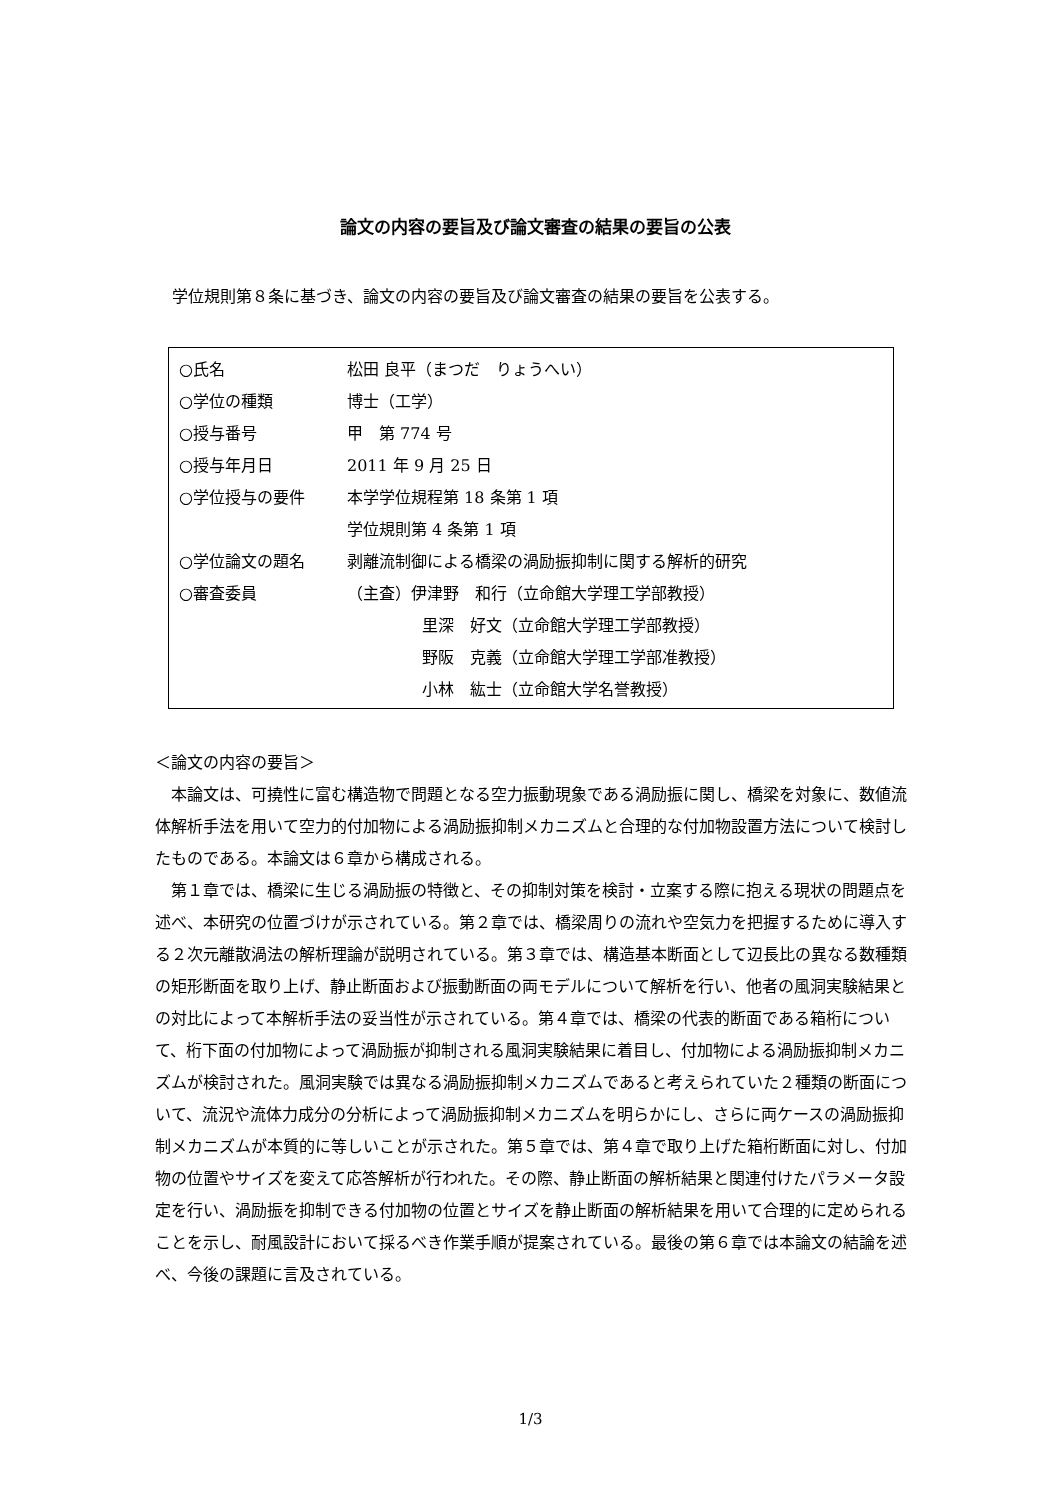論文の内容の要旨及び論文審査の結果の要旨の公表
学位規則第８条に基づき、論文の内容の要旨及び論文審査の結果の要旨を公表する。
| ○氏名 | 松田 良平（まつだ りょうへい） |
| ○学位の種類 | 博士（工学） |
| ○授与番号 | 甲 第 774 号 |
| ○授与年月日 | 2011 年 9 月 25 日 |
| ○学位授与の要件 | 本学学位規程第 18 条第 1 項 |
| | 学位規則第 4 条第 1 項 |
| ○学位論文の題名 | 剥離流制御による橋梁の渦励振抑制に関する解析的研究 |
| ○審査委員 | （主査）伊津野 和行（立命館大学理工学部教授） |
| | 里深 好文（立命館大学理工学部教授） |
| | 野阪 克義（立命館大学理工学部准教授） |
| | 小林 紘士（立命館大学名誉教授） |
＜論文の内容の要旨＞
本論文は、可撓性に富む構造物で問題となる空力振動現象である渦励振に関し、橋梁を対象に、数値流体解析手法を用いて空力的付加物による渦励振抑制メカニズムと合理的な付加物設置方法について検討したものである。本論文は６章から構成される。
第１章では、橋梁に生じる渦励振の特徴と、その抑制対策を検討・立案する際に抱える現状の問題点を述べ、本研究の位置づけが示されている。第２章では、橋梁周りの流れや空気力を把握するために導入する２次元離散渦法の解析理論が説明されている。第３章では、構造基本断面として辺長比の異なる数種類の矩形断面を取り上げ、静止断面および振動断面の両モデルについて解析を行い、他者の風洞実験結果との対比によって本解析手法の妥当性が示されている。第４章では、橋梁の代表的断面である箱桁について、桁下面の付加物によって渦励振が抑制される風洞実験結果に着目し、付加物による渦励振抑制メカニズムが検討された。風洞実験では異なる渦励振抑制メカニズムであると考えられていた２種類の断面について、流況や流体力成分の分析によって渦励振抑制メカニズムを明らかにし、さらに両ケースの渦励振抑制メカニズムが本質的に等しいことが示された。第５章では、第４章で取り上げた箱桁断面に対し、付加物の位置やサイズを変えて応答解析が行われた。その際、静止断面の解析結果と関連付けたパラメータ設定を行い、渦励振を抑制できる付加物の位置とサイズを静止断面の解析結果を用いて合理的に定められることを示し、耐風設計において採るべき作業手順が提案されている。最後の第６章では本論文の結論を述べ、今後の課題に言及されている。
1/3